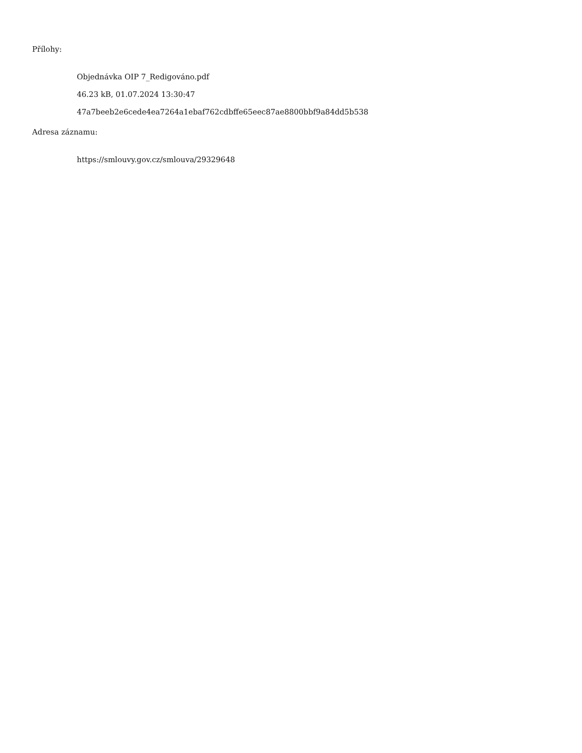Přílohy:
Objednávka OIP 7_Redigováno.pdf
46.23 kB, 01.07.2024 13:30:47
47a7beeb2e6cede4ea7264a1ebaf762cdbffe65eec87ae8800bbf9a84dd5b538
Adresa záznamu:
https://smlouvy.gov.cz/smlouva/29329648